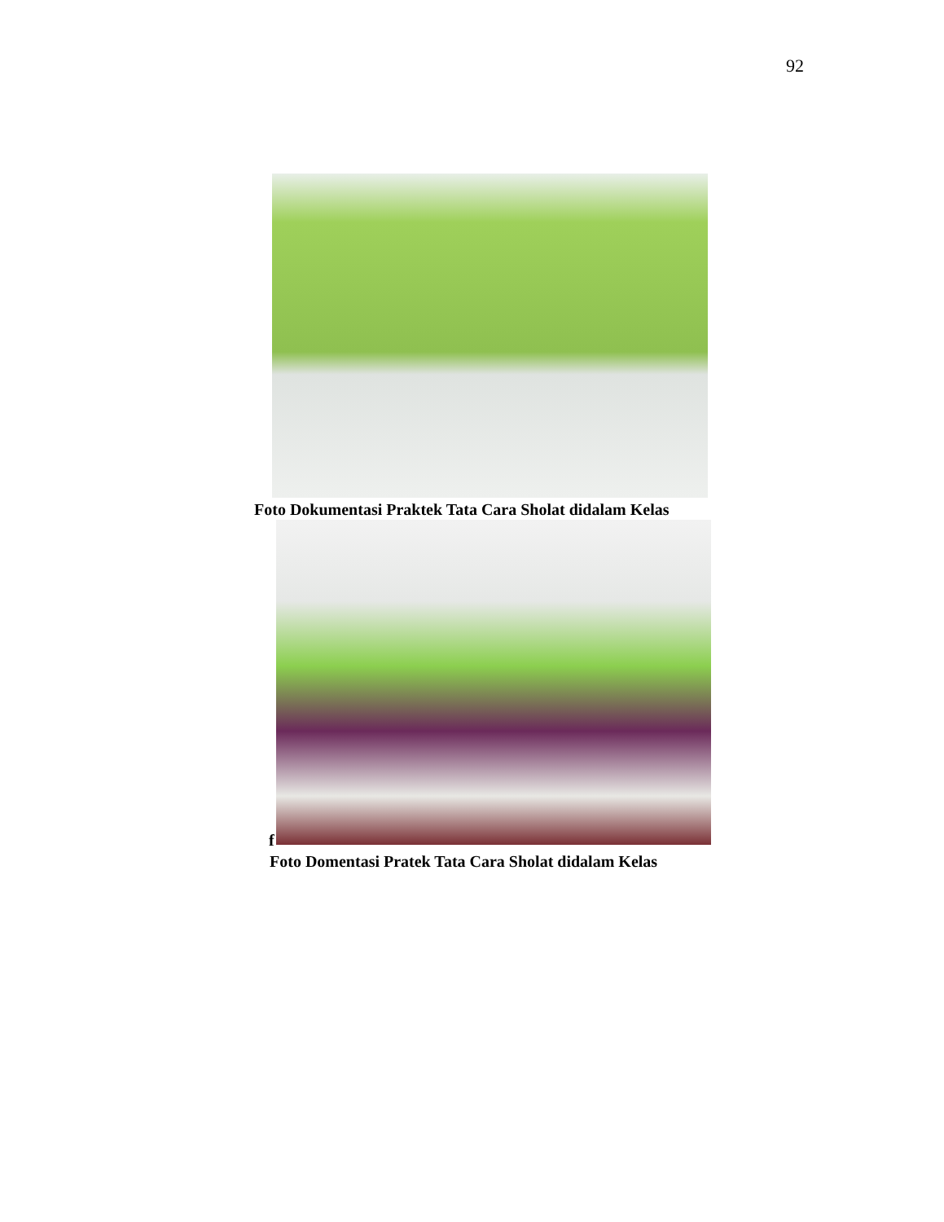92
Foto Dokumentasi Praktek Tata Cara Sholat didalam Kelas
f
Foto Domentasi Pratek Tata Cara Sholat didalam Kelas